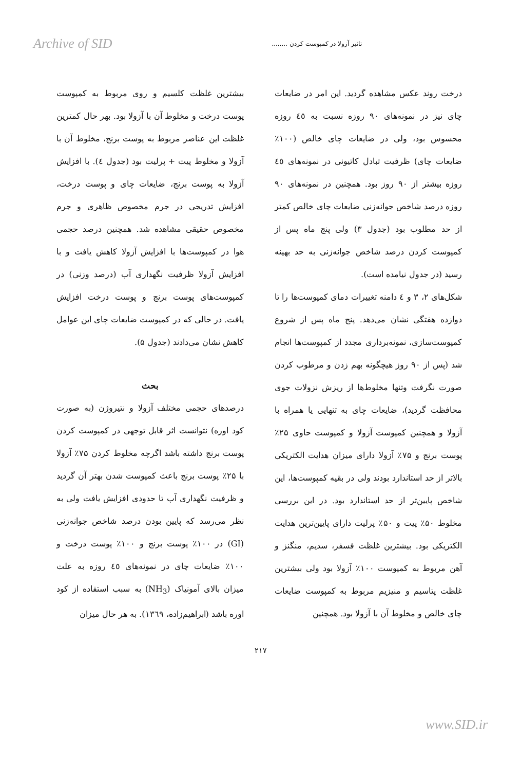Archive of SID تاثیر آزولا در کمپوست کردن ........
درخت روند عکس مشاهده گردید. این امر در ضایعات چای نیز در نمونه‌های ۹۰ روزه نسبت به ٤٥ روزه محسوس بود، ولی در ضایعات چای خالص (۱۰۰٪ ضایعات چای) ظرفیت تبادل کاتیونی در نمونه‌های ٤٥ روزه بیشتر از ۹۰ روز بود. همچنین در نمونه‌های ۹۰ روزه درصد شاخص جوانه‌زنی ضایعات چای خالص کمتر از حد مطلوب بود (جدول ۳) ولی پنج ماه پس از کمپوست کردن درصد شاخص جوانه‌زنی به حد بهینه رسید (در جدول نیامده است).
شکل‌های ۲، ۳ و ٤ دامنه تغییرات دمای کمپوست‌ها را تا دوازده هفتگی نشان می‌دهد. پنج ماه پس از شروع کمپوست‌سازی، نمونه‌برداری مجدد از کمپوست‌ها انجام شد (پس از ۹۰ روز هیچگونه بهم زدن و مرطوب کردن صورت نگرفت وتنها مخلوط‌ها از ریزش نزولات جوی محافظت گردید)، ضایعات چای به تنهایی یا همراه با آزولا و همچنین کمپوست آزولا و کمپوست حاوی ۲۵٪ پوست برنج و ۷۵٪ آزولا دارای میزان هدایت الکتریکی بالاتر از حد استاندارد بودند ولی در بقیه کمپوست‌ها، این شاخص پایین‌تر از حد استاندارد بود. در این بررسی مخلوط ۵۰٪ پیت و ۵۰٪ پرلیت دارای پایین‌ترین هدایت الکتریکی بود. بیشترین غلظت فسفر، سدیم، منگنز و آهن مربوط به کمپوست ۱۰۰٪ آزولا بود ولی بیشترین غلظت پتاسیم و منیزیم مربوط به کمپوست ضایعات چای خالص و مخلوط آن با آزولا بود. همچنین
بیشترین غلظت کلسیم و روی مربوط به کمپوست پوست درخت و مخلوط آن با آزولا بود. بهر حال کمترین غلظت این عناصر مربوط به پوست برنج، مخلوط آن با آزولا و مخلوط پیت + پرلیت بود (جدول ٤). با افزایش آزولا به پوست برنج، ضایعات چای و پوست درخت، افزایش تدریجی در جرم مخصوص ظاهری و جرم مخصوص حقیقی مشاهده شد. همچنین درصد حجمی هوا در کمپوست‌ها با افزایش آزولا کاهش یافت و با افزایش آزولا ظرفیت نگهداری آب (درصد وزنی) در کمپوست‌های پوست برنج و پوست درخت افزایش یافت. در حالی که در کمپوست ضایعات چای این عوامل کاهش نشان می‌دادند (جدول ۵).
بحث
درصدهای حجمی مختلف آزولا و نتیروژن (به صورت کود اوره) نتوانست اثر قابل توجهی در کمپوست کردن پوست برنج داشته باشد اگرچه مخلوط کردن ۷۵٪ آزولا با ۲۵٪ پوست برنج باعث کمپوست شدن بهتر آن گردید و ظرفیت نگهداری آب تا حدودی افزایش یافت ولی به نظر می‌رسد که پایین بودن درصد شاخص جوانه‌زنی (GI) در ۱۰۰٪ پوست برنج و ۱۰۰٪ پوست درخت و ۱۰۰٪ ضایعات چای در نمونه‌های ٤٥ روزه به علت میزان بالای آمونیاک (NH<sub>3</sub>) به سبب استفاده از کود اوره باشد (ابراهیم‌زاده، ۱۳٦۹). به هر حال میزان
۲۱۷
www.SID.ir